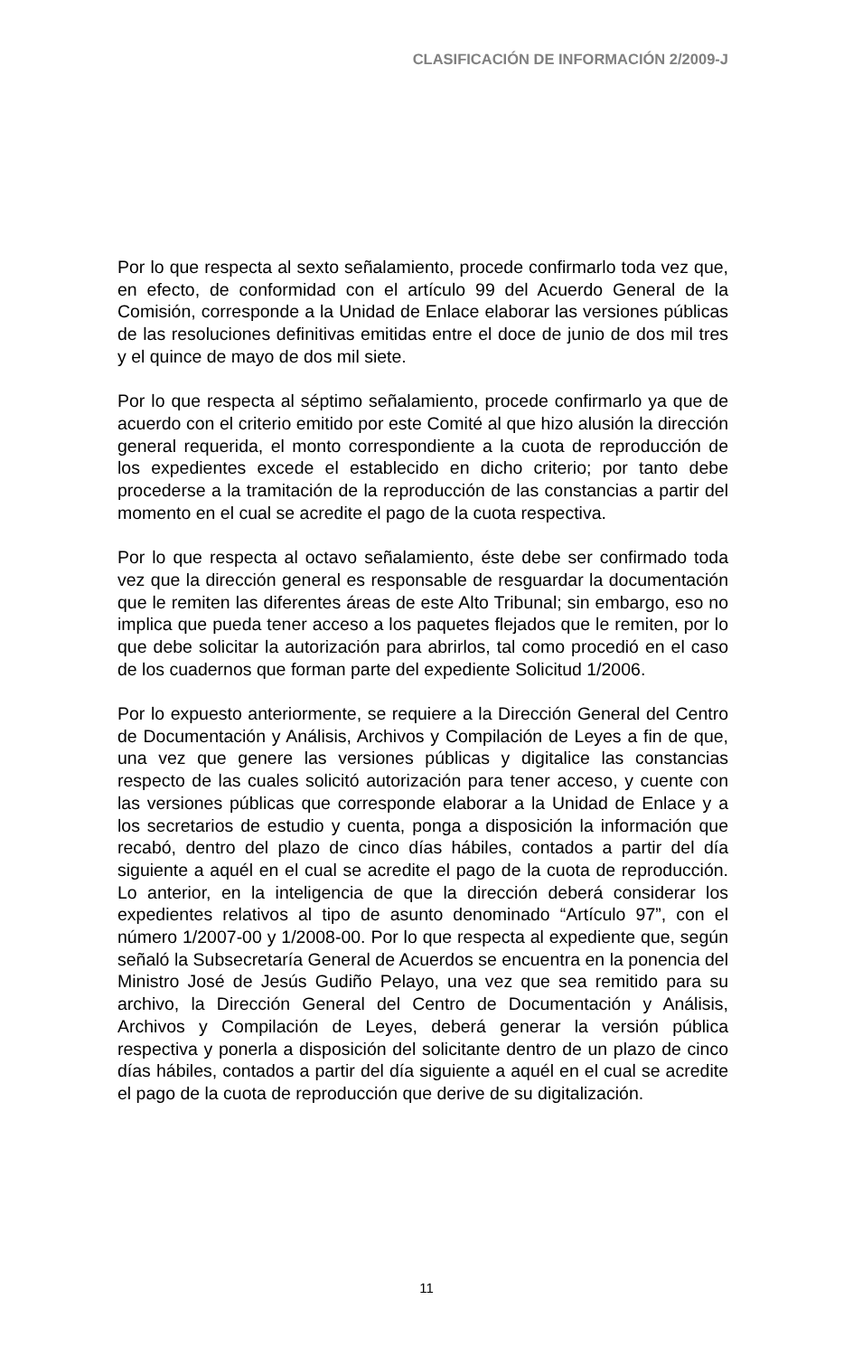CLASIFICACIÓN DE INFORMACIÓN 2/2009-J
Por lo que respecta al sexto señalamiento, procede confirmarlo toda vez que, en efecto, de conformidad con el artículo 99 del Acuerdo General de la Comisión, corresponde a la Unidad de Enlace elaborar las versiones públicas de las resoluciones definitivas emitidas entre el doce de junio de dos mil tres y el quince de mayo de dos mil siete.
Por lo que respecta al séptimo señalamiento, procede confirmarlo ya que de acuerdo con el criterio emitido por este Comité al que hizo alusión la dirección general requerida, el monto correspondiente a la cuota de reproducción de los expedientes excede el establecido en dicho criterio; por tanto debe procederse a la tramitación de la reproducción de las constancias a partir del momento en el cual se acredite el pago de la cuota respectiva.
Por lo que respecta al octavo señalamiento, éste debe ser confirmado toda vez que la dirección general es responsable de resguardar la documentación que le remiten las diferentes áreas de este Alto Tribunal; sin embargo, eso no implica que pueda tener acceso a los paquetes flejados que le remiten, por lo que debe solicitar la autorización para abrirlos, tal como procedió en el caso de los cuadernos que forman parte del expediente Solicitud 1/2006.
Por lo expuesto anteriormente, se requiere a la Dirección General del Centro de Documentación y Análisis, Archivos y Compilación de Leyes a fin de que, una vez que genere las versiones públicas y digitalice las constancias respecto de las cuales solicitó autorización para tener acceso, y cuente con las versiones públicas que corresponde elaborar a la Unidad de Enlace y a los secretarios de estudio y cuenta, ponga a disposición la información que recabó, dentro del plazo de cinco días hábiles, contados a partir del día siguiente a aquél en el cual se acredite el pago de la cuota de reproducción. Lo anterior, en la inteligencia de que la dirección deberá considerar los expedientes relativos al tipo de asunto denominado “Artículo 97”, con el número 1/2007-00 y 1/2008-00. Por lo que respecta al expediente que, según señaló la Subsecretaría General de Acuerdos se encuentra en la ponencia del Ministro José de Jesús Gudiño Pelayo, una vez que sea remitido para su archivo, la Dirección General del Centro de Documentación y Análisis, Archivos y Compilación de Leyes, deberá generar la versión pública respectiva y ponerla a disposición del solicitante dentro de un plazo de cinco días hábiles, contados a partir del día siguiente a aquél en el cual se acredite el pago de la cuota de reproducción que derive de su digitalización.
11